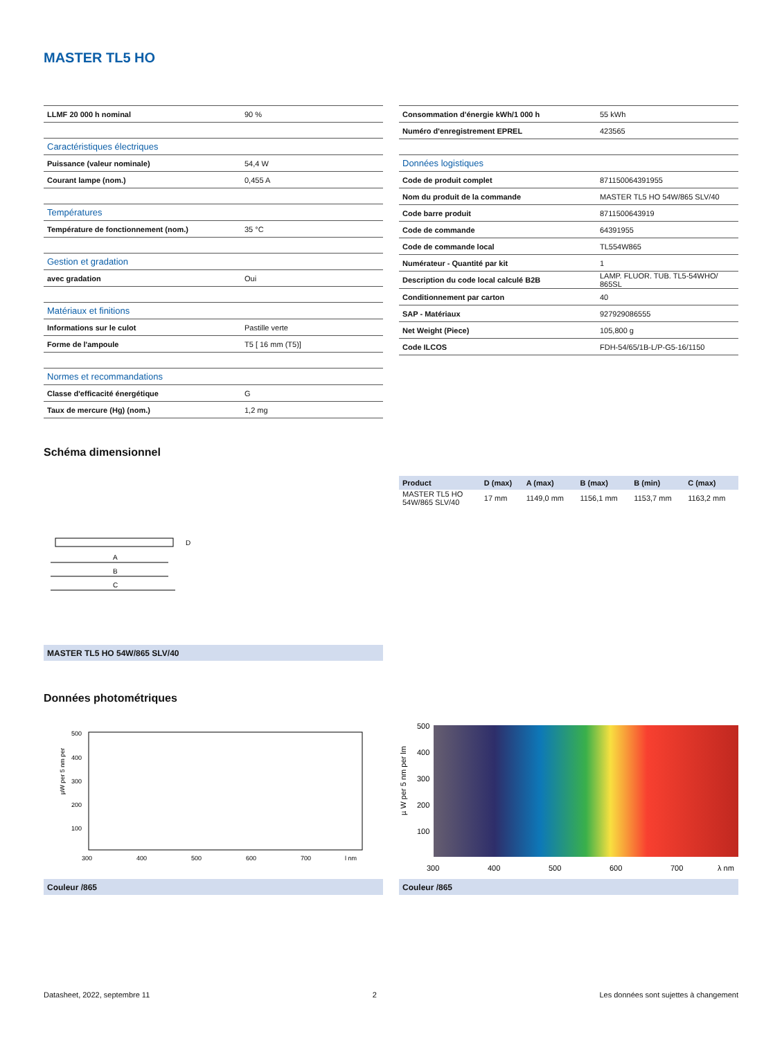MASTER TL5 HO
| LLMF 20 000 h nominal | 90 % |
| Caractéristiques électriques | |
| Puissance (valeur nominale) | 54,4 W |
| Courant lampe (nom.) | 0,455 A |
| Températures | |
| Température de fonctionnement (nom.) | 35 °C |
| Gestion et gradation | |
| avec gradation | Oui |
| Matériaux et finitions | |
| Informations sur le culot | Pastille verte |
| Forme de l'ampoule | T5 [ 16 mm (T5)] |
| Normes et recommandations | |
| Classe d'efficacité énergétique | G |
| Taux de mercure (Hg) (nom.) | 1,2 mg |
| Consommation d'énergie kWh/1 000 h | 55 kWh |
| Numéro d'enregistrement EPREL | 423565 |
| Données logistiques | |
| Code de produit complet | 871150064391955 |
| Nom du produit de la commande | MASTER TL5 HO 54W/865 SLV/40 |
| Code barre produit | 8711500643919 |
| Code de commande | 64391955 |
| Code de commande local | TL554W865 |
| Numérateur - Quantité par kit | 1 |
| Description du code local calculé B2B | LAMP. FLUOR. TUB. TL5-54WHO/ 865SL |
| Conditionnement par carton | 40 |
| SAP - Matériaux | 927929086555 |
| Net Weight (Piece) | 105,800 g |
| Code ILCOS | FDH-54/65/1B-L/P-G5-16/1150 |
Schéma dimensionnel
A
B
C
D
MASTER TL5 HO 54W/865 SLV/40
| Product | D (max) | A (max) | B (max) | B (min) | C (max) |
| --- | --- | --- | --- | --- | --- |
| MASTER TL5 HO 54W/865 SLV/40 | 17 mm | 1149,0 mm | 1156,1 mm | 1153,7 mm | 1163,2 mm |
Données photométriques
µW per 5 nm per
500
400
300
200
100
300
400
500
600
700
l nm
Couleur /865
µ W per 5 nm per lm
500
400
300
200
100
300
400
500
600
700
λ nm
Couleur /865
Datasheet, 2022, septembre 11 2 Les données sont sujettes à changement